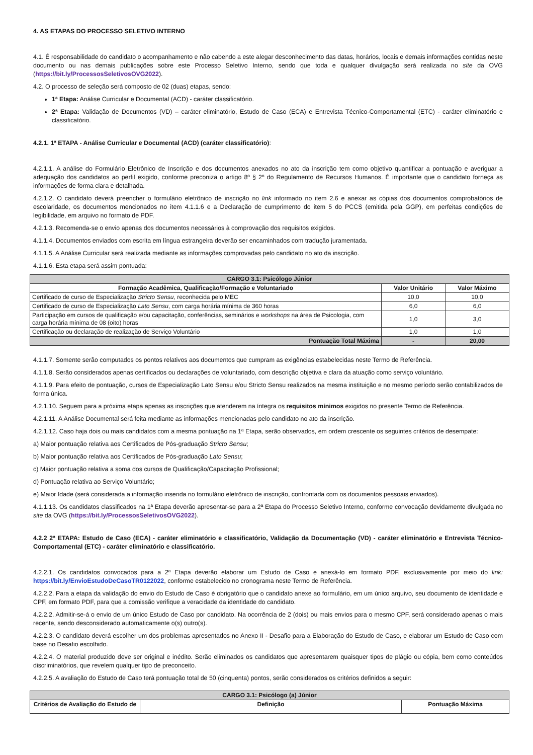4. AS ETAPAS DO PROCESSO SELETIVO INTERNO
4.1. É responsabilidade do candidato o acompanhamento e não cabendo a este alegar desconhecimento das datas, horários, locais e demais informações contidas neste documento ou nas demais publicações sobre este Processo Seletivo Interno, sendo que toda e qualquer divulgação será realizada no site da OVG (https://bit.ly/ProcessosSeletivosOVG2022).
4.2. O processo de seleção será composto de 02 (duas) etapas, sendo:
1ª Etapa: Análise Curricular e Documental (ACD) - caráter classificatório.
2ª Etapa: Validação de Documentos (VD) – caráter eliminatório, Estudo de Caso (ECA) e Entrevista Técnico-Comportamental (ETC) - caráter eliminatório e classificatório.
4.2.1. 1ª ETAPA - Análise Curricular e Documental (ACD) (caráter classificatório):
4.2.1.1. A análise do Formulário Eletrônico de Inscrição e dos documentos anexados no ato da inscrição tem como objetivo quantificar a pontuação e averiguar a adequação dos candidatos ao perfil exigido, conforme preconiza o artigo 8º § 2º do Regulamento de Recursos Humanos. É importante que o candidato forneça as informações de forma clara e detalhada.
4.2.1.2. O candidato deverá preencher o formulário eletrônico de inscrição no link informado no item 2.6 e anexar as cópias dos documentos comprobatórios de escolaridade, os documentos mencionados no item 4.1.1.6 e a Declaração de cumprimento do item 5 do PCCS (emitida pela GGP), em perfeitas condições de legibilidade, em arquivo no formato de PDF.
4.2.1.3. Recomenda-se o envio apenas dos documentos necessários à comprovação dos requisitos exigidos.
4.1.1.4. Documentos enviados com escrita em língua estrangeira deverão ser encaminhados com tradução juramentada.
4.1.1.5. A Análise Curricular será realizada mediante as informações comprovadas pelo candidato no ato da inscrição.
4.1.1.6. Esta etapa será assim pontuada:
| CARGO 3.1: Psicólogo Júnior | | |
| --- | --- | --- |
| Formação Acadêmica, Qualificação/Formação e Voluntariado | Valor Unitário | Valor Máximo |
| Certificado de curso de Especialização Stricto Sensu, reconhecida pelo MEC | 10,0 | 10,0 |
| Certificado de curso de Especialização Lato Sensu , com carga horária mínima de 360 horas | 6,0 | 6,0 |
| Participação em cursos de qualificação e/ou capacitação, conferências, seminários e workshops na área de Psicologia, com carga horária mínima de 08 (oito) horas | 1,0 | 3,0 |
| Certificação ou declaração de realização de Serviço Voluntário | 1,0 | 1,0 |
| Pontuação Total Máxima | - | 20,00 |
4.1.1.7. Somente serão computados os pontos relativos aos documentos que cumpram as exigências estabelecidas neste Termo de Referência.
4.1.1.8. Serão considerados apenas certificados ou declarações de voluntariado, com descrição objetiva e clara da atuação como serviço voluntário.
4.1.1.9. Para efeito de pontuação, cursos de Especialização Lato Sensu e/ou Stricto Sensu realizados na mesma instituição e no mesmo período serão contabilizados de forma única.
4.2.1.10. Seguem para a próxima etapa apenas as inscrições que atenderem na íntegra os requisitos mínimos exigidos no presente Termo de Referência.
4.2.1.11. A Análise Documental será feita mediante as informações mencionadas pelo candidato no ato da inscrição.
4.2.1.12. Caso haja dois ou mais candidatos com a mesma pontuação na 1ª Etapa, serão observados, em ordem crescente os seguintes critérios de desempate:
a) Maior pontuação relativa aos Certificados de Pós-graduação Stricto Sensu;
b) Maior pontuação relativa aos Certificados de Pós-graduação Lato Sensu;
c) Maior pontuação relativa a soma dos cursos de Qualificação/Capacitação Profissional;
d) Pontuação relativa ao Serviço Voluntário;
e) Maior Idade (será considerada a informação inserida no formulário eletrônico de inscrição, confrontada com os documentos pessoais enviados).
4.1.1.13. Os candidatos classificados na 1ª Etapa deverão apresentar-se para a 2ª Etapa do Processo Seletivo Interno, conforme convocação devidamente divulgada no site da OVG (https://bit.ly/ProcessosSeletivosOVG2022).
4.2.2 2ª ETAPA: Estudo de Caso (ECA) - caráter eliminatório e classificatório, Validação da Documentação (VD) - caráter eliminatório e Entrevista Técnico-Comportamental (ETC) - caráter eliminatório e classificatório.
4.2.2.1. Os candidatos convocados para a 2ª Etapa deverão elaborar um Estudo de Caso e anexá-lo em formato PDF, exclusivamente por meio do link: https://bit.ly/EnvioEstudoDeCasoTR0122022, conforme estabelecido no cronograma neste Termo de Referência.
4.2.2.2. Para a etapa da validação do envio do Estudo de Caso é obrigatório que o candidato anexe ao formulário, em um único arquivo, seu documento de identidade e CPF, em formato PDF, para que a comissão verifique a veracidade da identidade do candidato.
4.2.2.2. Admitir-se-á o envio de um único Estudo de Caso por candidato. Na ocorrência de 2 (dois) ou mais envios para o mesmo CPF, será considerado apenas o mais recente, sendo desconsiderado automaticamente o(s) outro(s).
4.2.2.3. O candidato deverá escolher um dos problemas apresentados no Anexo II - Desafio para a Elaboração do Estudo de Caso, e elaborar um Estudo de Caso com base no Desafio escolhido.
4.2.2.4. O material produzido deve ser original e inédito. Serão eliminados os candidatos que apresentarem quaisquer tipos de plágio ou cópia, bem como conteúdos discriminatórios, que revelem qualquer tipo de preconceito.
4.2.2.5. A avaliação do Estudo de Caso terá pontuação total de 50 (cinquenta) pontos, serão considerados os critérios definidos a seguir:
| CARGO 3.1: Psicólogo (a) Júnior | | |
| --- | --- | --- |
| Critérios de Avaliação do Estudo de | Definição | Pontuação Máxima |